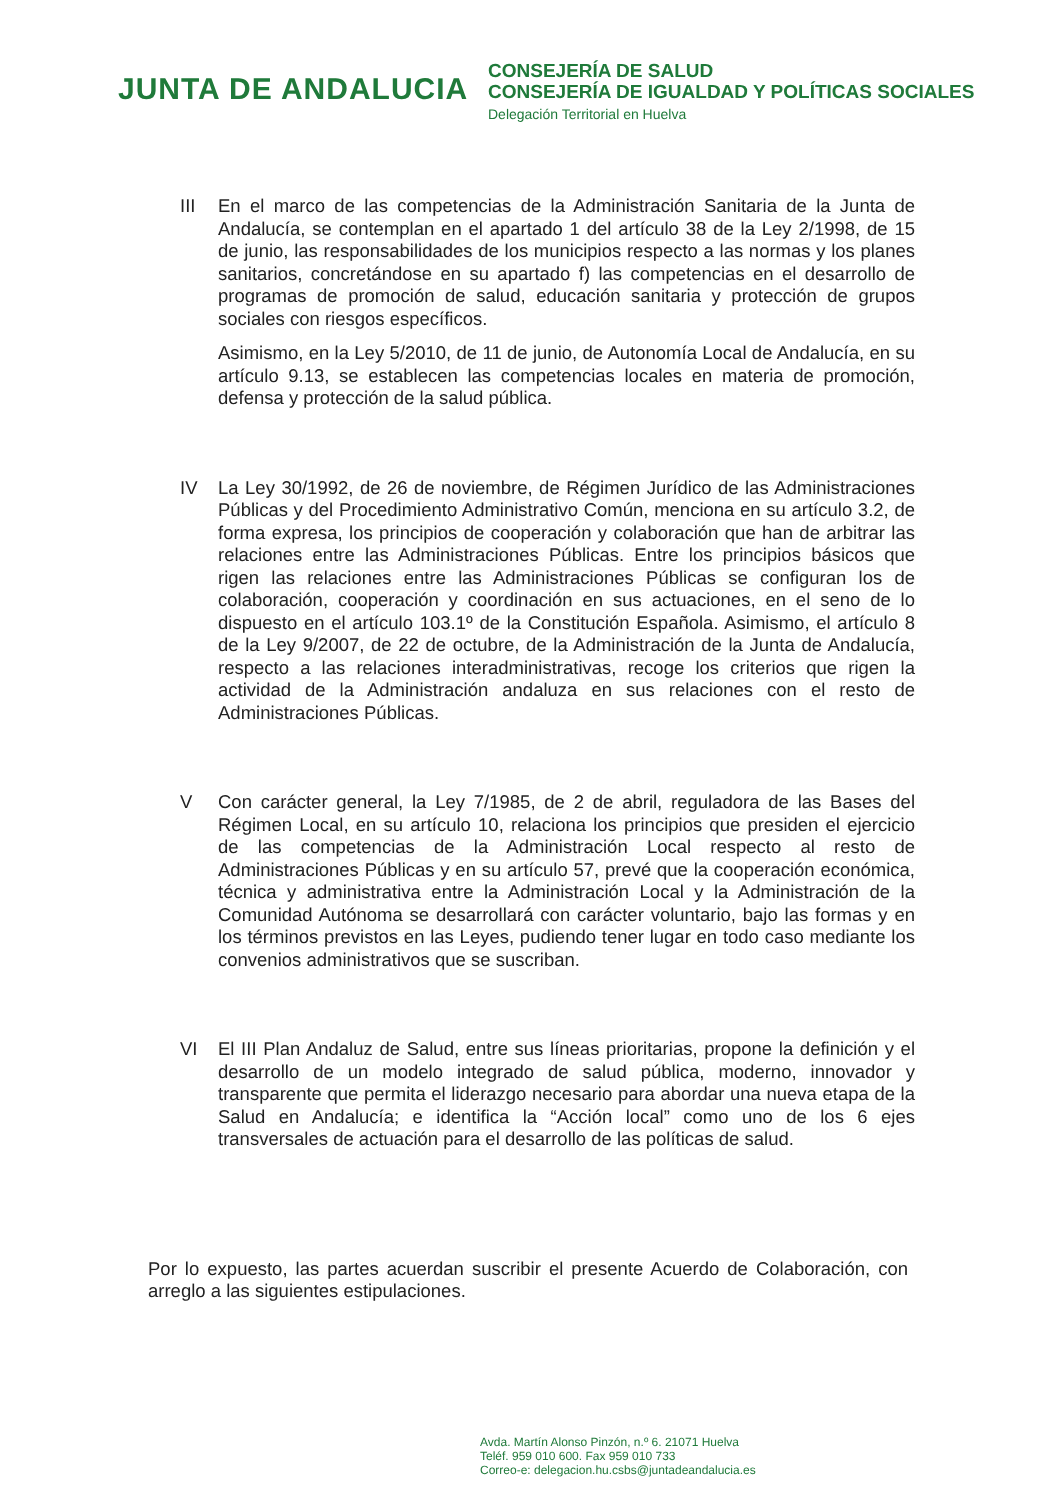JUNTA DE ANDALUCIA
CONSEJERÍA DE SALUD
CONSEJERÍA DE IGUALDAD Y POLÍTICAS SOCIALES
Delegación Territorial en Huelva
III En el marco de las competencias de la Administración Sanitaria de la Junta de Andalucía, se contemplan en el apartado 1 del artículo 38 de la Ley 2/1998, de 15 de junio, las responsabilidades de los municipios respecto a las normas y los planes sanitarios, concretándose en su apartado f) las competencias en el desarrollo de programas de promoción de salud, educación sanitaria y protección de grupos sociales con riesgos específicos.
Asimismo, en la Ley 5/2010, de 11 de junio, de Autonomía Local de Andalucía, en su artículo 9.13, se establecen las competencias locales en materia de promoción, defensa y protección de la salud pública.
IV La Ley 30/1992, de 26 de noviembre, de Régimen Jurídico de las Administraciones Públicas y del Procedimiento Administrativo Común, menciona en su artículo 3.2, de forma expresa, los principios de cooperación y colaboración que han de arbitrar las relaciones entre las Administraciones Públicas. Entre los principios básicos que rigen las relaciones entre las Administraciones Públicas se configuran los de colaboración, cooperación y coordinación en sus actuaciones, en el seno de lo dispuesto en el artículo 103.1º de la Constitución Española. Asimismo, el artículo 8 de la Ley 9/2007, de 22 de octubre, de la Administración de la Junta de Andalucía, respecto a las relaciones interadministrativas, recoge los criterios que rigen la actividad de la Administración andaluza en sus relaciones con el resto de Administraciones Públicas.
V Con carácter general, la Ley 7/1985, de 2 de abril, reguladora de las Bases del Régimen Local, en su artículo 10, relaciona los principios que presiden el ejercicio de las competencias de la Administración Local respecto al resto de Administraciones Públicas y en su artículo 57, prevé que la cooperación económica, técnica y administrativa entre la Administración Local y la Administración de la Comunidad Autónoma se desarrollará con carácter voluntario, bajo las formas y en los términos previstos en las Leyes, pudiendo tener lugar en todo caso mediante los convenios administrativos que se suscriban.
VI El III Plan Andaluz de Salud, entre sus líneas prioritarias, propone la definición y el desarrollo de un modelo integrado de salud pública, moderno, innovador y transparente que permita el liderazgo necesario para abordar una nueva etapa de la Salud en Andalucía; e identifica la “Acción local” como uno de los 6 ejes transversales de actuación para el desarrollo de las políticas de salud.
Por lo expuesto, las partes acuerdan suscribir el presente Acuerdo de Colaboración, con arreglo a las siguientes estipulaciones.
Avda. Martín Alonso Pinzón, n.º 6. 21071 Huelva
Teléf. 959 010 600. Fax 959 010 733
Correo-e: delegacion.hu.csbs@juntadeandalucia.es